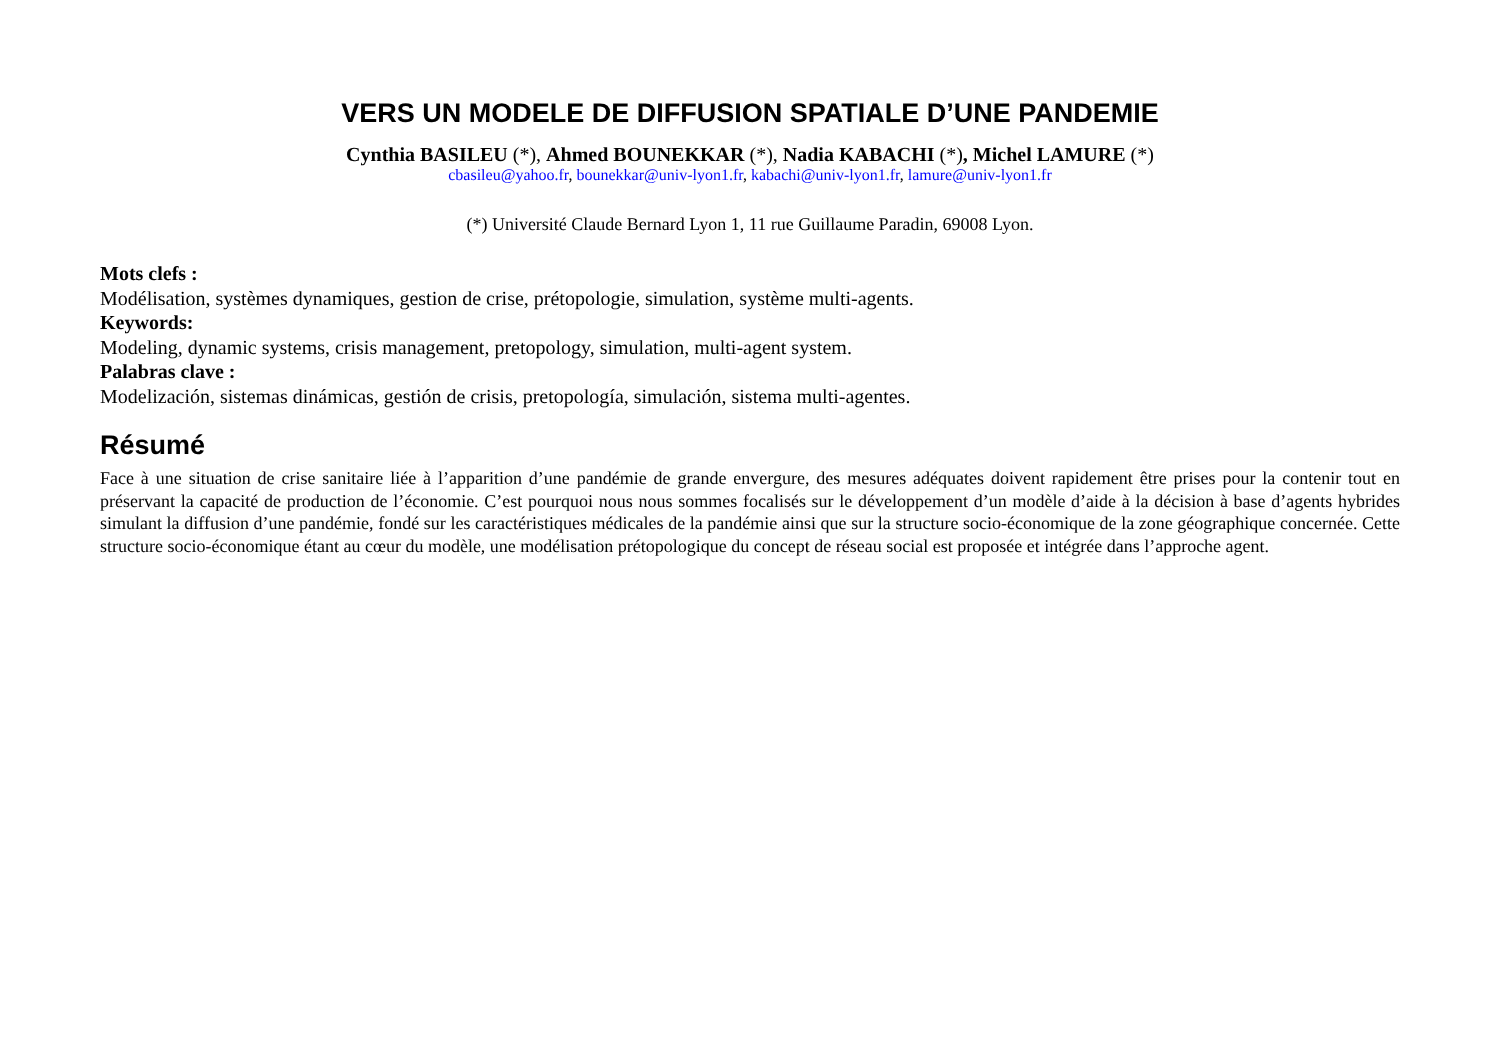VERS UN MODELE DE DIFFUSION SPATIALE D’UNE PANDEMIE
Cynthia BASILEU (*), Ahmed BOUNEKKAR (*), Nadia KABACHI (*), Michel LAMURE (*)
cbasileu@yahoo.fr, bounekkar@univ-lyon1.fr, kabachi@univ-lyon1.fr, lamure@univ-lyon1.fr
(*) Université Claude Bernard Lyon 1, 11 rue Guillaume Paradin, 69008 Lyon.
Mots clefs :
Modélisation, systèmes dynamiques, gestion de crise, prétopologie, simulation, système multi-agents.
Keywords:
Modeling, dynamic systems, crisis management, pretopology, simulation, multi-agent system.
Palabras clave :
Modelización, sistemas dinámicas, gestión de crisis, pretopología, simulación, sistema multi-agentes.
Résumé
Face à une situation de crise sanitaire liée à l’apparition d’une pandémie de grande envergure, des mesures adéquates doivent rapidement être prises pour la contenir tout en préservant la capacité de production de l’économie. C’est pourquoi nous nous sommes focalisés sur le développement d’un modèle d’aide à la décision à base d’agents hybrides simulant la diffusion d’une pandémie, fondé sur les caractéristiques médicales de la pandémie ainsi que sur la structure socio-économique de la zone géographique concernée. Cette structure socio-économique étant au cœur du modèle, une modélisation prétopologique du concept de réseau social est proposée et intégrée dans l’approche agent.